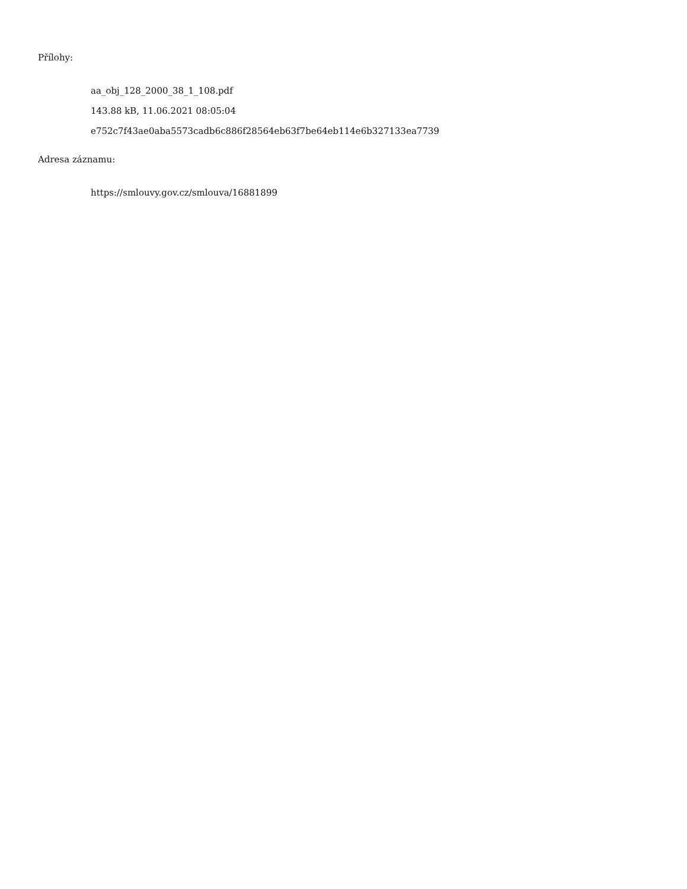Přílohy:
aa_obj_128_2000_38_1_108.pdf
143.88 kB, 11.06.2021 08:05:04
e752c7f43ae0aba5573cadb6c886f28564eb63f7be64eb114e6b327133ea7739
Adresa záznamu:
https://smlouvy.gov.cz/smlouva/16881899